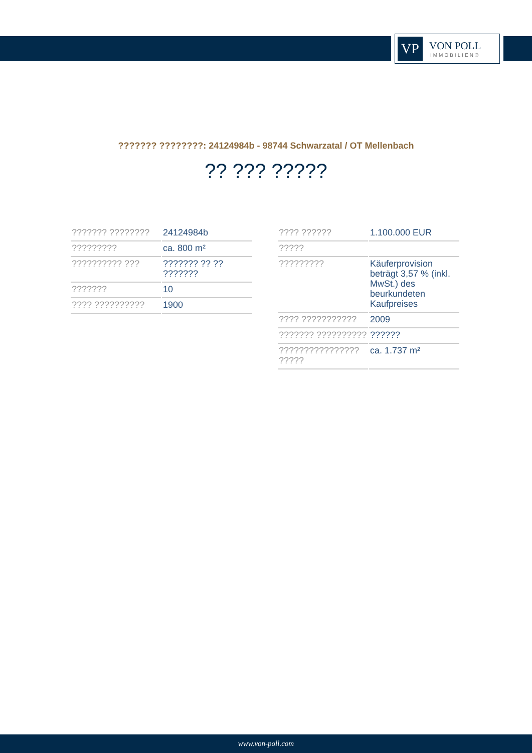VP
VON POLL
IMMOBILIEN®
??????? ????????: 24124984b - 98744 Schwarzatal / OT Mellenbach
?? ??? ?????
| ??????? ???????? | 24124984b |
| ????????? | ca. 800 m² |
| ?????????? ??? | ??????? ?? ?? ??????? |
| ??????? | 10 |
| ???? ?????????? | 1900 |
| ???? ?????? | 1.100.000 EUR |
| ????? | |
| ????????? | Käuferprovision beträgt 3,57 % (inkl. MwSt.) des beurkundeten Kaufpreises |
| ???? ??????????? | 2009 |
| ??????? ?????????? | ?????? |
| ???????????????? ????? | ca. 1.737 m² |
www.von-poll.com